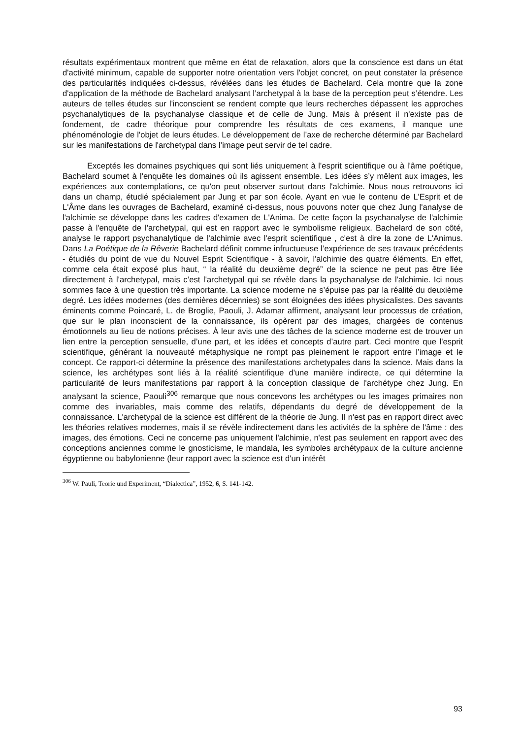résultats expérimentaux montrent que même en état de relaxation, alors que la conscience est dans un état d'activité minimum, capable de supporter notre orientation vers l'objet concret, on peut constater la présence des particularités indiquées ci-dessus, révélées dans les études de Bachelard. Cela montre que la zone d'application de la méthode de Bachelard analysant l’archetypal à la base de la perception peut s’étendre. Les auteurs de telles études sur l'inconscient se rendent compte que leurs recherches dépassent les approches psychanalytiques de la psychanalyse classique et de celle de Jung. Mais à présent il n'existe pas de fondement, de cadre théorique pour comprendre les résultats de ces examens, il manque une phénoménologie de l'objet de leurs études. Le développement de l’axe de recherche déterminé par Bachelard sur les manifestations de l'archetypal dans l’image peut servir de tel cadre.
Exceptés les domaines psychiques qui sont liés uniquement à l'esprit scientifique ou à l'âme poétique, Bachelard soumet à l'enquête les domaines où ils agissent ensemble. Les idées s’y mêlent aux images, les expériences aux contemplations, ce qu'on peut observer surtout dans l'alchimie. Nous nous retrouvons ici dans un champ, étudié spécialement par Jung et par son école. Ayant en vue le contenu de L'Esprit et de L'Âme dans les ouvrages de Bachelard, examiné ci-dessus, nous pouvons noter que chez Jung l'analyse de l'alchimie se développe dans les cadres d'examen de L'Anima. De cette façon la psychanalyse de l'alchimie passe à l'enquête de l'archetypal, qui est en rapport avec le symbolisme religieux. Bachelard de son côté, analyse le rapport psychanalytique de l'alchimie avec l'esprit scientifique , c'est à dire la zone de L'Animus. Dans La Poétique de la Rêverie Bachelard définit comme infructueuse l’expérience de ses travaux précédents - étudiés du point de vue du Nouvel Esprit Scientifique - à savoir, l'alchimie des quatre éléments. En effet, comme cela était exposé plus haut, “ la réalité du deuxième degré” de la science ne peut pas être liée directement à l'archetypal, mais c’est l'archetypal qui se révèle dans la psychanalyse de l'alchimie. Ici nous sommes face à une question très importante. La science moderne ne s’épuise pas par la réalité du deuxième degré. Les idées modernes (des dernières décennies) se sont éloignées des idées physicalistes. Des savants éminents comme Poincaré, L. de Broglie, Paouli, J. Adamar affirment, analysant leur processus de création, que sur le plan inconscient de la connaissance, ils opèrent par des images, chargées de contenus émotionnels au lieu de notions précises. À leur avis une des tâches de la science moderne est de trouver un lien entre la perception sensuelle, d’une part, et les idées et concepts d’autre part. Ceci montre que l'esprit scientifique, générant la nouveauté métaphysique ne rompt pas pleinement le rapport entre l’image et le concept. Ce rapport-ci détermine la présence des manifestations archetypales dans la science. Mais dans la science, les archétypes sont liés à la réalité scientifique d'une manière indirecte, ce qui détermine la particularité de leurs manifestations par rapport à la conception classique de l'archétype chez Jung. En analysant la science, Paouli<sup>306</sup> remarque que nous concevons les archétypes ou les images primaires non comme des invariables, mais comme des relatifs, dépendants du degré de développement de la connaissance. L'archetypal de la science est différent de la théorie de Jung. Il n'est pas en rapport direct avec les théories relatives modernes, mais il se révèle indirectement dans les activités de la sphère de l'âme : des images, des émotions. Ceci ne concerne pas uniquement l'alchimie, n'est pas seulement en rapport avec des conceptions anciennes comme le gnosticisme, le mandala, les symboles archétypaux de la culture ancienne égyptienne ou babylonienne (leur rapport avec la science est d'un intérêt
<sup>306</sup> W. Pauli, Teorie und Experiment, “Dialectica”, 1952, 6, S. 141-142.
93